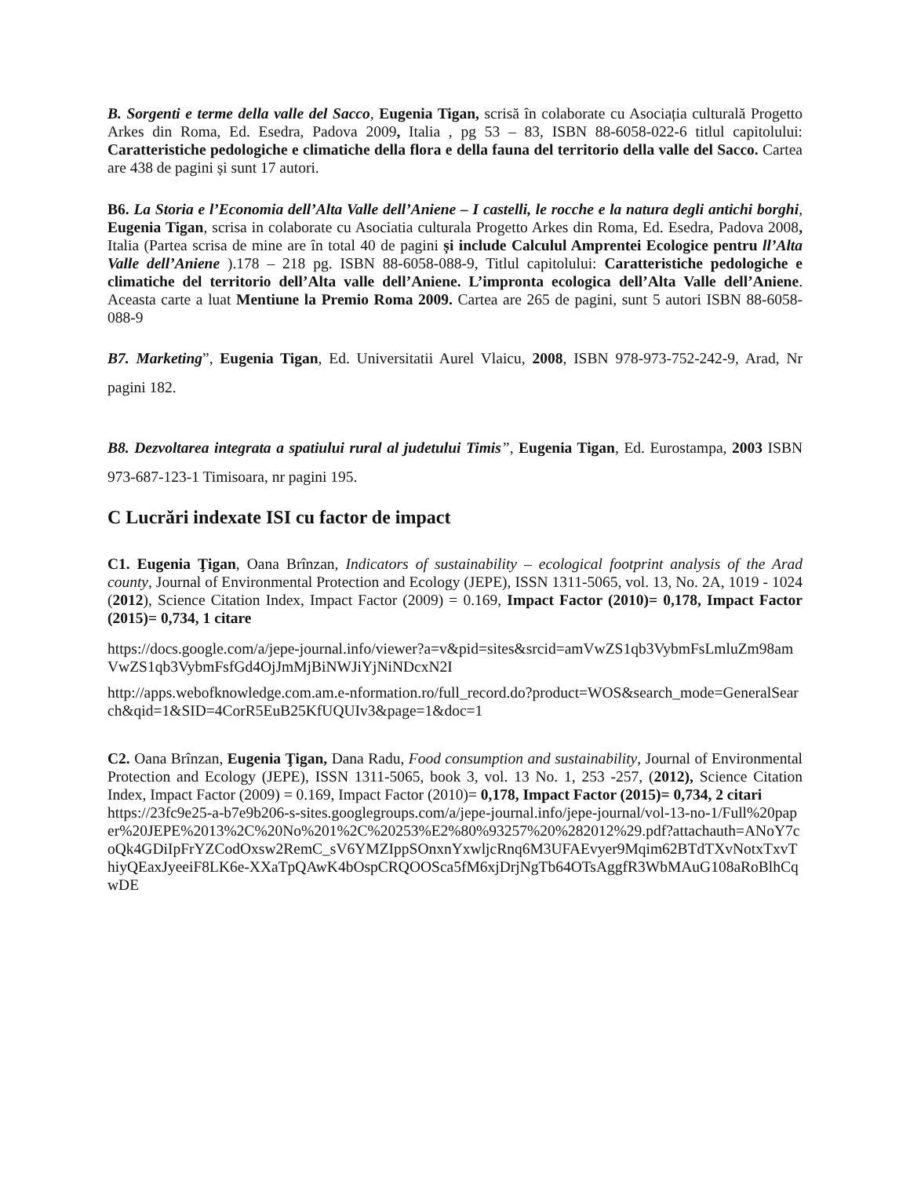B. Sorgenti e terme della valle del Sacco, Eugenia Tigan, scrisă în colaborate cu Asociația culturală Progetto Arkes din Roma, Ed. Esedra, Padova 2009, Italia , pg 53 – 83, ISBN 88-6058-022-6 titlul capitolului: Caratteristiche pedologiche e climatiche della flora e della fauna del territorio della valle del Sacco. Cartea are 438 de pagini și sunt 17 autori.
B6. La Storia e l’Economia dell’Alta Valle dell’Aniene – I castelli, le rocche e la natura degli antichi borghi, Eugenia Tigan, scrisa in colaborate cu Asociatia culturala Progetto Arkes din Roma, Ed. Esedra, Padova 2008, Italia (Partea scrisa de mine are în total 40 de pagini și include Calculul Amprentei Ecologice pentru ll’Alta Valle dell’Aniene ).178 – 218 pg. ISBN 88-6058-088-9, Titlul capitolului: Caratteristiche pedologiche e climatiche del territorio dell’Alta valle dell’Aniene. L’impronta ecologica dell’Alta Valle dell’Aniene. Aceasta carte a luat Mentiune la Premio Roma 2009. Cartea are 265 de pagini, sunt 5 autori ISBN 88-6058-088-9
B7. Marketing”, Eugenia Tigan, Ed. Universitatii Aurel Vlaicu, 2008, ISBN 978-973-752-242-9, Arad, Nr pagini 182.
B8. Dezvoltarea integrata a spatiului rural al judetului Timis”, Eugenia Tigan, Ed. Eurostampa, 2003 ISBN 973-687-123-1 Timisoara, nr pagini 195.
C Lucrări indexate ISI cu factor de impact
C1. Eugenia Ţigan, Oana Brînzan, Indicators of sustainability – ecological footprint analysis of the Arad county, Journal of Environmental Protection and Ecology (JEPE), ISSN 1311-5065, vol. 13, No. 2A, 1019 - 1024 (2012), Science Citation Index, Impact Factor (2009) = 0.169, Impact Factor (2010)= 0,178, Impact Factor (2015)= 0,734, 1 citare
https://docs.google.com/a/jepe-journal.info/viewer?a=v&pid=sites&srcid=amVwZS1qb3VybmFsLmluZm98amVwZS1qb3VybmFsfGd4OjJmMjBiNWJiYjNiNDcxN2I
http://apps.webofknowledge.com.am.e-nformation.ro/full_record.do?product=WOS&search_mode=GeneralSearch&qid=1&SID=4CorR5EuB25KfUQUIv3&page=1&doc=1
C2. Oana Brînzan, Eugenia Ţigan, Dana Radu, Food consumption and sustainability, Journal of Environmental Protection and Ecology (JEPE), ISSN 1311-5065, book 3, vol. 13 No. 1, 253 -257, (2012), Science Citation Index, Impact Factor (2009) = 0.169, Impact Factor (2010)= 0,178, Impact Factor (2015)= 0,734, 2 citari
https://23fc9e25-a-b7e9b206-s-sites.googlegroups.com/a/jepe-journal.info/jepe-journal/vol-13-no-1/Full%20paper%20JEPE%2013%2C%20No%201%2C%20253%E2%80%93257%20%282012%29.pdf?attachauth=ANoY7coQk4GDiIpFrYZCodOxsw2RemC_sV6YMZIppSOnxnYxwljcRnq6M3UFAEvyer9Mqim62BTdTXvNotxTxvThiyQEaxJyeeiF8LK6e-XXaTpQAwK4bOspCRQOOSca5fM6xjDrjNgTb64OTsAggfR3WbMAuG108aRoBlhCqwDE